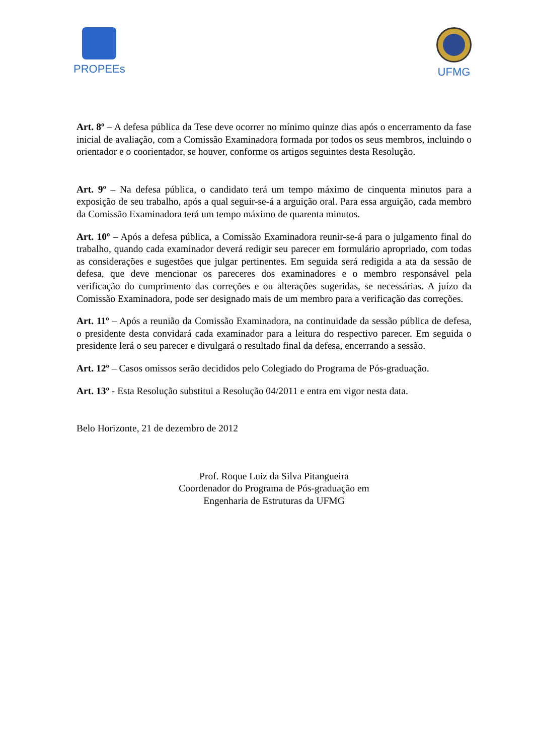PROPEEs UFMG
Art. 8º – A defesa pública da Tese deve ocorrer no mínimo quinze dias após o encerramento da fase inicial de avaliação, com a Comissão Examinadora formada por todos os seus membros, incluindo o orientador e o coorientador, se houver, conforme os artigos seguintes desta Resolução.
Art. 9º – Na defesa pública, o candidato terá um tempo máximo de cinquenta minutos para a exposição de seu trabalho, após a qual seguir-se-á a arguição oral. Para essa arguição, cada membro da Comissão Examinadora terá um tempo máximo de quarenta minutos.
Art. 10º – Após a defesa pública, a Comissão Examinadora reunir-se-á para o julgamento final do trabalho, quando cada examinador deverá redigir seu parecer em formulário apropriado, com todas as considerações e sugestões que julgar pertinentes. Em seguida será redigida a ata da sessão de defesa, que deve mencionar os pareceres dos examinadores e o membro responsável pela verificação do cumprimento das correções e ou alterações sugeridas, se necessárias. A juízo da Comissão Examinadora, pode ser designado mais de um membro para a verificação das correções.
Art. 11º – Após a reunião da Comissão Examinadora, na continuidade da sessão pública de defesa, o presidente desta convidará cada examinador para a leitura do respectivo parecer. Em seguida o presidente lerá o seu parecer e divulgará o resultado final da defesa, encerrando a sessão.
Art. 12º – Casos omissos serão decididos pelo Colegiado do Programa de Pós-graduação.
Art. 13º - Esta Resolução substitui a Resolução 04/2011 e entra em vigor nesta data.
Belo Horizonte, 21 de dezembro de 2012
Prof. Roque Luiz da Silva Pitangueira
Coordenador do Programa de Pós-graduação em
Engenharia de Estruturas da UFMG